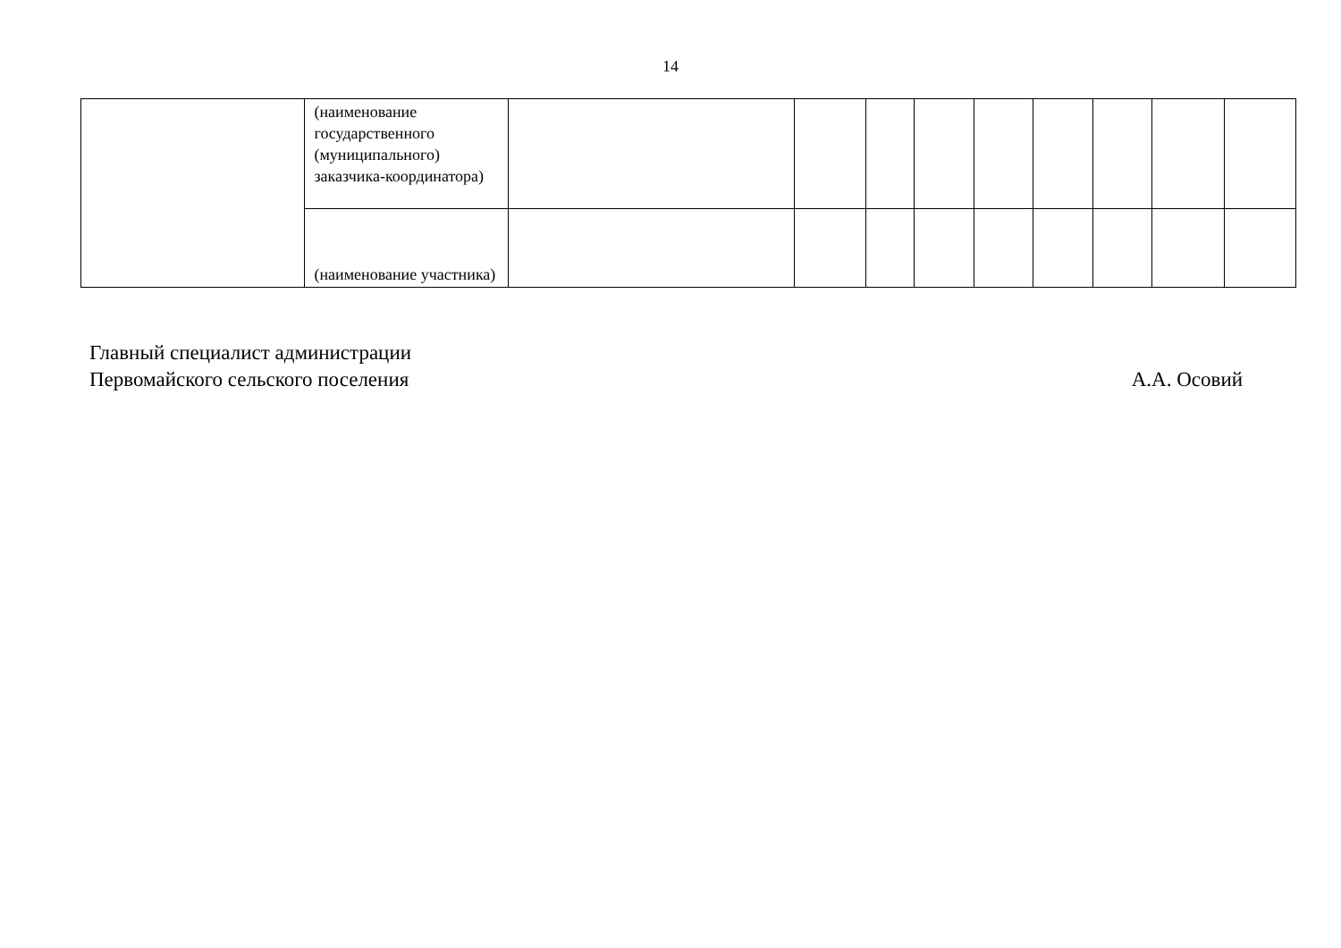14
| | (наименование государственного (муниципального) заказчика-координатора) | | | | | | | | | |
| | (наименование участника) | | | | | | | | | |
Главный специалист администрации
Первомайского сельского поселения
А.А. Осовий